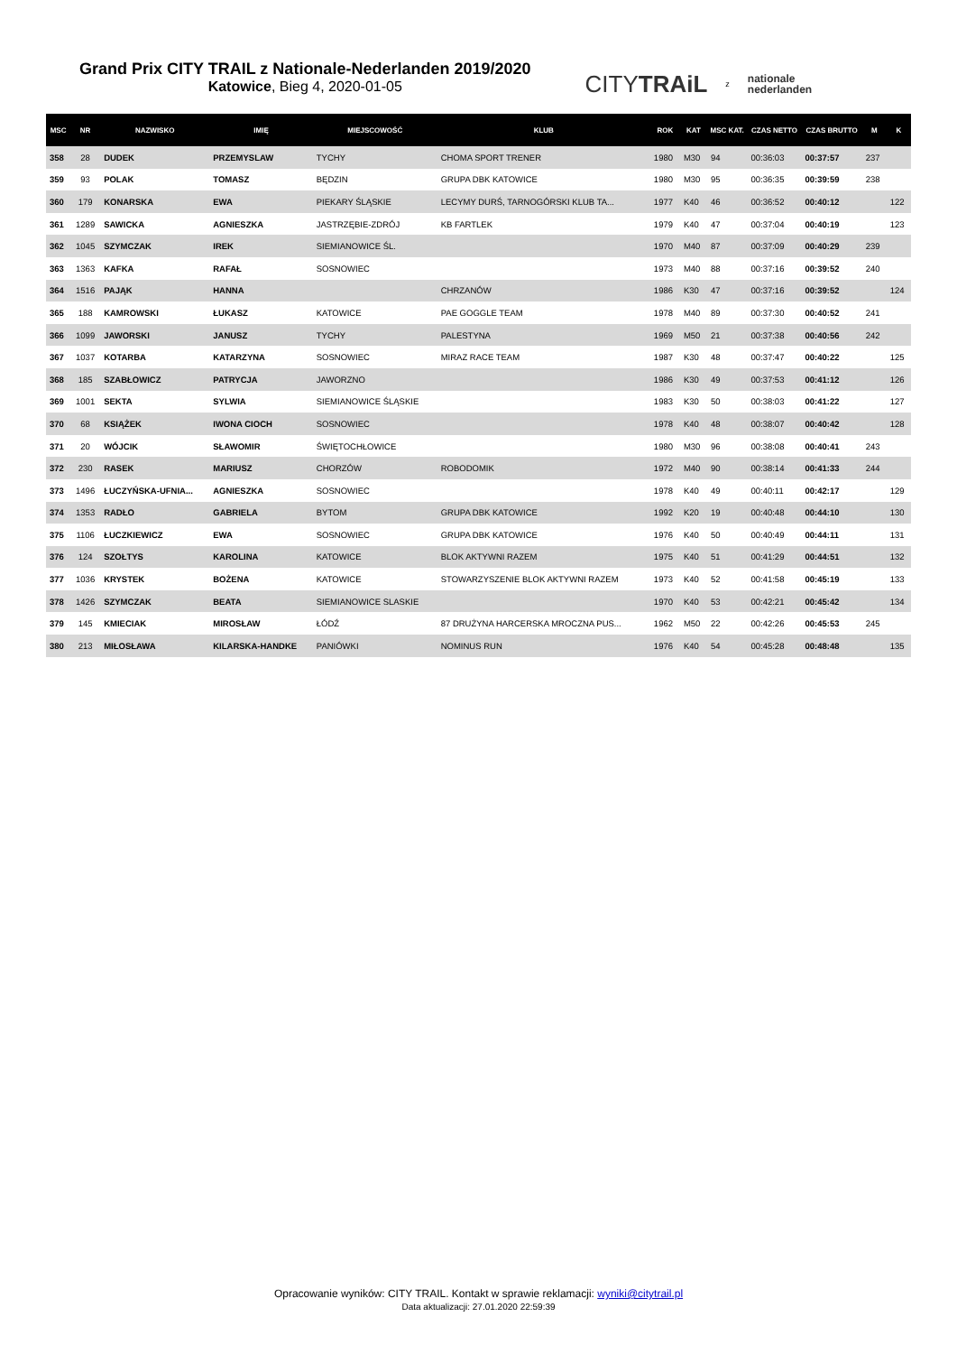Grand Prix CITY TRAIL z Nationale-Nederlanden 2019/2020
Katowice, Bieg 4, 2020-01-05
CITYTRAiL z nationale
nederlanden
| MSC | NR | NAZWISKO | IMIĘ | MIEJSCOWOŚĆ | KLUB | ROK | KAT | MSC KAT. | CZAS NETTO | CZAS BRUTTO | M | K |
| --- | --- | --- | --- | --- | --- | --- | --- | --- | --- | --- | --- | --- |
| 358 | 28 | DUDEK | PRZEMYSLAW | TYCHY | CHOMA SPORT TRENER | 1980 | M30 | 94 | 00:36:03 | 00:37:57 | 237 | |
| 359 | 93 | POLAK | TOMASZ | BĘDZIN | GRUPA DBK KATOWICE | 1980 | M30 | 95 | 00:36:35 | 00:39:59 | 238 | |
| 360 | 179 | KONARSKA | EWA | PIEKARY ŚLĄSKIE | LECYMY DURŚ, TARNOGÓRSKI KLUB TA... | 1977 | K40 | 46 | 00:36:52 | 00:40:12 | | 122 |
| 361 | 1289 | SAWICKA | AGNIESZKA | JASTRZĘBIE-ZDRÓJ | KB FARTLEK | 1979 | K40 | 47 | 00:37:04 | 00:40:19 | | 123 |
| 362 | 1045 | SZYMCZAK | IREK | SIEMIANOWICE ŚL. | | 1970 | M40 | 87 | 00:37:09 | 00:40:29 | 239 | |
| 363 | 1363 | KAFKA | RAFAŁ | SOSNOWIEC | | 1973 | M40 | 88 | 00:37:16 | 00:39:52 | 240 | |
| 364 | 1516 | PAJĄK | HANNA | | CHRZANÓW | 1986 | K30 | 47 | 00:37:16 | 00:39:52 | | 124 |
| 365 | 188 | KAMROWSKI | ŁUKASZ | KATOWICE | PAE GOGGLE TEAM | 1978 | M40 | 89 | 00:37:30 | 00:40:52 | 241 | |
| 366 | 1099 | JAWORSKI | JANUSZ | TYCHY | PALESTYNA | 1969 | M50 | 21 | 00:37:38 | 00:40:56 | 242 | |
| 367 | 1037 | KOTARBA | KATARZYNA | SOSNOWIEC | MIRAZ RACE TEAM | 1987 | K30 | 48 | 00:37:47 | 00:40:22 | | 125 |
| 368 | 185 | SZABŁOWICZ | PATRYCJA | JAWORZNO | | 1986 | K30 | 49 | 00:37:53 | 00:41:12 | | 126 |
| 369 | 1001 | SEKTA | SYLWIA | SIEMIANOWICE ŚLĄSKIE | | 1983 | K30 | 50 | 00:38:03 | 00:41:22 | | 127 |
| 370 | 68 | KSIĄŻEK | IWONA CIOCH | SOSNOWIEC | | 1978 | K40 | 48 | 00:38:07 | 00:40:42 | | 128 |
| 371 | 20 | WÓJCIK | SŁAWOMIR | ŚWIĘTOCHŁOWICE | | 1980 | M30 | 96 | 00:38:08 | 00:40:41 | 243 | |
| 372 | 230 | RASEK | MARIUSZ | CHORZÓW | ROBODOMIK | 1972 | M40 | 90 | 00:38:14 | 00:41:33 | 244 | |
| 373 | 1496 | ŁUCZYŃSKA-UFNIA... | AGNIESZKA | SOSNOWIEC | | 1978 | K40 | 49 | 00:40:11 | 00:42:17 | | 129 |
| 374 | 1353 | RADŁO | GABRIELA | BYTOM | GRUPA DBK KATOWICE | 1992 | K20 | 19 | 00:40:48 | 00:44:10 | | 130 |
| 375 | 1106 | ŁUCZKIEWICZ | EWA | SOSNOWIEC | GRUPA DBK KATOWICE | 1976 | K40 | 50 | 00:40:49 | 00:44:11 | | 131 |
| 376 | 124 | SZOŁTYS | KAROLINA | KATOWICE | BLOK AKTYWNI RAZEM | 1975 | K40 | 51 | 00:41:29 | 00:44:51 | | 132 |
| 377 | 1036 | KRYSTEK | BOŻENA | KATOWICE | STOWARZYSZENIE BLOK AKTYWNI RAZEM | 1973 | K40 | 52 | 00:41:58 | 00:45:19 | | 133 |
| 378 | 1426 | SZYMCZAK | BEATA | SIEMIANOWICE SLASKIE | | 1970 | K40 | 53 | 00:42:21 | 00:45:42 | | 134 |
| 379 | 145 | KMIECIAK | MIROSŁAW | ŁÓDŹ | 87 DRUŻYNA HARCERSKA MROCZNA PUS... | 1962 | M50 | 22 | 00:42:26 | 00:45:53 | 245 | |
| 380 | 213 | MIŁOSŁAWA | KILARSKA-HANDKE | PANIÓWKI | NOMINUS RUN | 1976 | K40 | 54 | 00:45:28 | 00:48:48 | | 135 |
Opracowanie wyników: CITY TRAIL. Kontakt w sprawie reklamacji: wyniki@citytrail.pl
Data aktualizacji: 27.01.2020 22:59:39